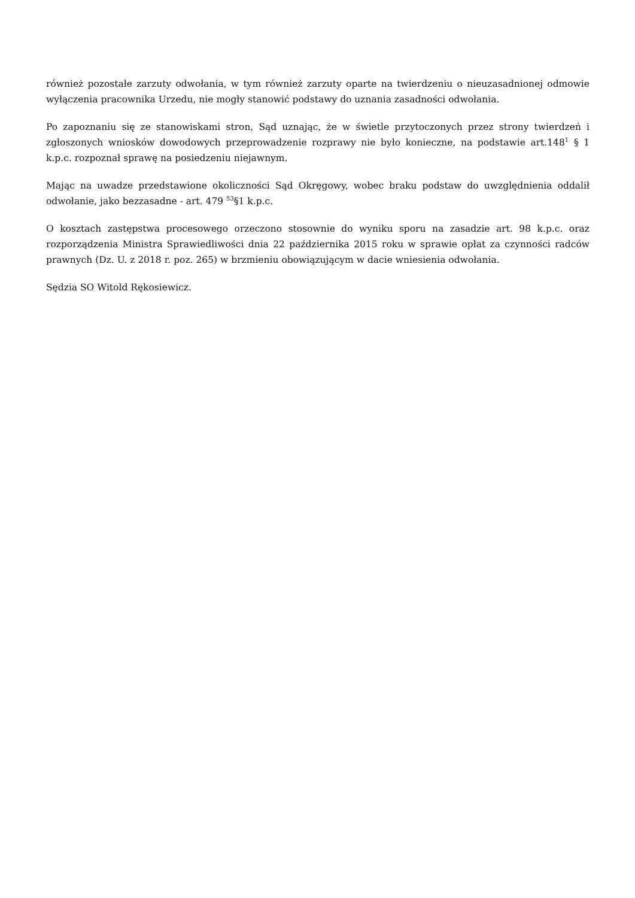również pozostałe zarzuty odwołania, w tym również zarzuty oparte na twierdzeniu o nieuzasadnionej odmowie wyłączenia pracownika Urzedu, nie mogły stanowić podstawy do uznania zasadności odwołania.
Po zapoznaniu się ze stanowiskami stron, Sąd uznając, że w świetle przytoczonych przez strony twierdzeń i zgłoszonych wniosków dowodowych przeprowadzenie rozprawy nie było konieczne, na podstawie art.148<sup>1</sup> § 1 k.p.c. rozpoznał sprawę na posiedzeniu niejawnym.
Mając na uwadze przedstawione okoliczności Sąd Okręgowy, wobec braku podstaw do uwzględnienia oddalił odwołanie, jako bezzasadne - art. 479 <sup>53</sup>§1 k.p.c.
O kosztach zastępstwa procesowego orzeczono stosownie do wyniku sporu na zasadzie art. 98 k.p.c. oraz rozporządzenia Ministra Sprawiedliwości dnia 22 października 2015 roku w sprawie opłat za czynności radców prawnych (Dz. U. z 2018 r. poz. 265) w brzmieniu obowiązującym w dacie wniesienia odwołania.
Sędzia SO Witold Rękosiewicz.